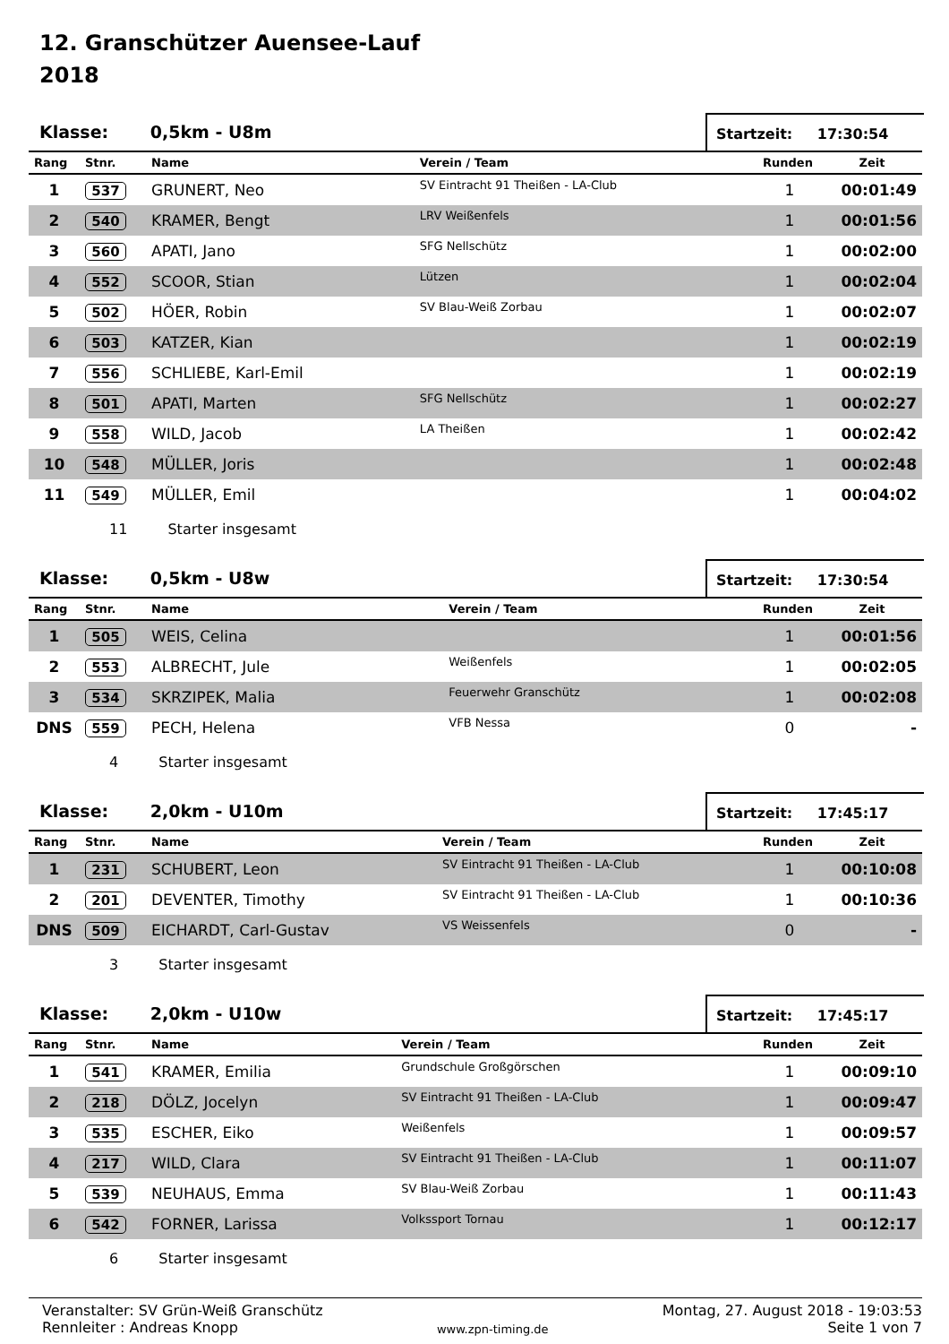12. Granschützer Auensee-Lauf
2018
Klasse: 0,5km - U8m
Startzeit: 17:30:54
| Rang | Stnr. | Name | Verein / Team | Runden | Zeit |
| --- | --- | --- | --- | --- | --- |
| 1 | 537 | GRUNERT, Neo | SV Eintracht 91 Theißen - LA-Club | 1 | 00:01:49 |
| 2 | 540 | KRAMER, Bengt | LRV Weißenfels | 1 | 00:01:56 |
| 3 | 560 | APATI, Jano | SFG Nellschütz | 1 | 00:02:00 |
| 4 | 552 | SCOOR, Stian | Lützen | 1 | 00:02:04 |
| 5 | 502 | HÖER, Robin | SV Blau-Weiß Zorbau | 1 | 00:02:07 |
| 6 | 503 | KATZER, Kian | | 1 | 00:02:19 |
| 7 | 556 | SCHLIEBE, Karl-Emil | | 1 | 00:02:19 |
| 8 | 501 | APATI, Marten | SFG Nellschütz | 1 | 00:02:27 |
| 9 | 558 | WILD, Jacob | LA Theißen | 1 | 00:02:42 |
| 10 | 548 | MÜLLER, Joris | | 1 | 00:02:48 |
| 11 | 549 | MÜLLER, Emil | | 1 | 00:04:02 |
11 Starter insgesamt
Klasse: 0,5km - U8w
Startzeit: 17:30:54
| Rang | Stnr. | Name | Verein / Team | Runden | Zeit |
| --- | --- | --- | --- | --- | --- |
| 1 | 505 | WEIS, Celina | | 1 | 00:01:56 |
| 2 | 553 | ALBRECHT, Jule | Weißenfels | 1 | 00:02:05 |
| 3 | 534 | SKRZIPEK, Malia | Feuerwehr Granschütz | 1 | 00:02:08 |
| DNS | 559 | PECH, Helena | VFB Nessa | 0 | - |
4 Starter insgesamt
Klasse: 2,0km - U10m
Startzeit: 17:45:17
| Rang | Stnr. | Name | Verein / Team | Runden | Zeit |
| --- | --- | --- | --- | --- | --- |
| 1 | 231 | SCHUBERT, Leon | SV Eintracht 91 Theißen - LA-Club | 1 | 00:10:08 |
| 2 | 201 | DEVENTER, Timothy | SV Eintracht 91 Theißen - LA-Club | 1 | 00:10:36 |
| DNS | 509 | EICHARDT, Carl-Gustav | VS Weissenfels | 0 | - |
3 Starter insgesamt
Klasse: 2,0km - U10w
Startzeit: 17:45:17
| Rang | Stnr. | Name | Verein / Team | Runden | Zeit |
| --- | --- | --- | --- | --- | --- |
| 1 | 541 | KRAMER, Emilia | Grundschule Großgörschen | 1 | 00:09:10 |
| 2 | 218 | DÖLZ, Jocelyn | SV Eintracht 91 Theißen - LA-Club | 1 | 00:09:47 |
| 3 | 535 | ESCHER, Eiko | Weißenfels | 1 | 00:09:57 |
| 4 | 217 | WILD, Clara | SV Eintracht 91 Theißen - LA-Club | 1 | 00:11:07 |
| 5 | 539 | NEUHAUS, Emma | SV Blau-Weiß Zorbau | 1 | 00:11:43 |
| 6 | 542 | FORNER, Larissa | Volkssport Tornau | 1 | 00:12:17 |
6 Starter insgesamt
Veranstalter: SV Grün-Weiß Granschütz
Rennleiter : Andreas Knopp
www.zpn-timing.de
Montag, 27. August 2018 - 19:03:53
Seite 1 von 7